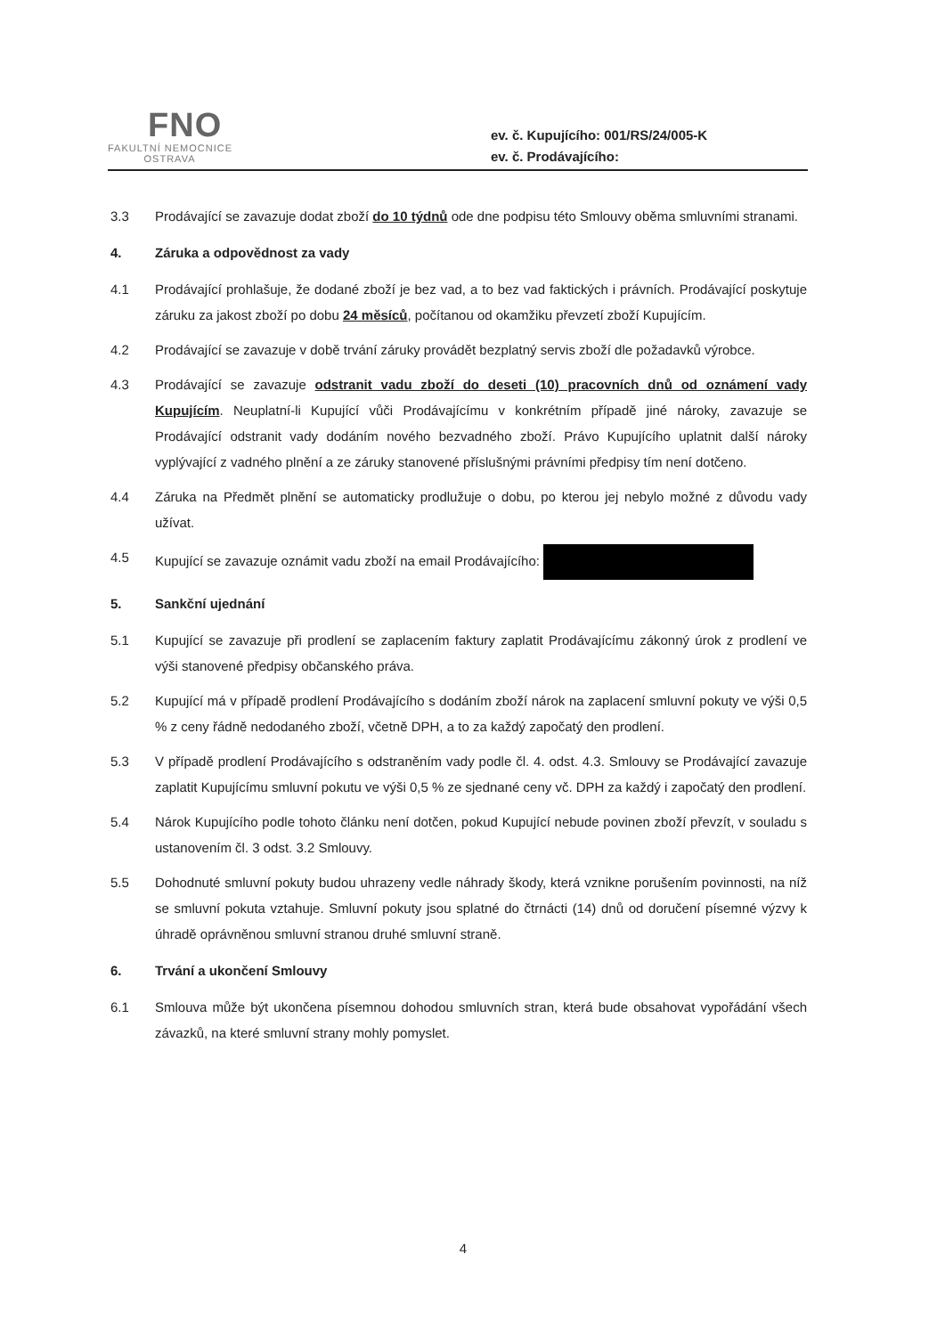FNO
FAKULTNÍ NEMOCNICE
OSTRAVA
ev. č. Kupujícího: 001/RS/24/005-K
ev. č. Prodávajícího:
3.3 Prodávající se zavazuje dodat zboží do 10 týdnů ode dne podpisu této Smlouvy oběma smluvními stranami.
4. Záruka a odpovědnost za vady
4.1 Prodávající prohlašuje, že dodané zboží je bez vad, a to bez vad faktických i právních. Prodávající poskytuje záruku za jakost zboží po dobu 24 měsíců, počítanou od okamžiku převzetí zboží Kupujícím.
4.2 Prodávající se zavazuje v době trvání záruky provádět bezplatný servis zboží dle požadavků výrobce.
4.3 Prodávající se zavazuje odstranit vadu zboží do deseti (10) pracovních dnů od oznámení vady Kupujícím. Neuplatní-li Kupující vůči Prodávajícímu v konkrétním případě jiné nároky, zavazuje se Prodávající odstranit vady dodáním nového bezvadného zboží. Právo Kupujícího uplatnit další nároky vyplývající z vadného plnění a ze záruky stanovené příslušnými právními předpisy tím není dotčeno.
4.4 Záruka na Předmět plnění se automaticky prodlužuje o dobu, po kterou jej nebylo možné z důvodu vady užívat.
4.5 Kupující se zavazuje oznámit vadu zboží na email Prodávajícího:
5. Sankční ujednání
5.1 Kupující se zavazuje při prodlení se zaplacením faktury zaplatit Prodávajícímu zákonný úrok z prodlení ve výši stanovené předpisy občanského práva.
5.2 Kupující má v případě prodlení Prodávajícího s dodáním zboží nárok na zaplacení smluvní pokuty ve výši 0,5 % z ceny řádně nedodaného zboží, včetně DPH, a to za každý započatý den prodlení.
5.3 V případě prodlení Prodávajícího s odstraněním vady podle čl. 4. odst. 4.3. Smlouvy se Prodávající zavazuje zaplatit Kupujícímu smluvní pokutu ve výši 0,5 % ze sjednané ceny vč. DPH za každý i započatý den prodlení.
5.4 Nárok Kupujícího podle tohoto článku není dotčen, pokud Kupující nebude povinen zboží převzít, v souladu s ustanovením čl. 3 odst. 3.2 Smlouvy.
5.5 Dohodnuté smluvní pokuty budou uhrazeny vedle náhrady škody, která vznikne porušením povinnosti, na níž se smluvní pokuta vztahuje. Smluvní pokuty jsou splatné do čtrnácti (14) dnů od doručení písemné výzvy k úhradě oprávněnou smluvní stranou druhé smluvní straně.
6. Trvání a ukončení Smlouvy
6.1 Smlouva může být ukončena písemnou dohodou smluvních stran, která bude obsahovat vypořádání všech závazků, na které smluvní strany mohly pomyslet.
4